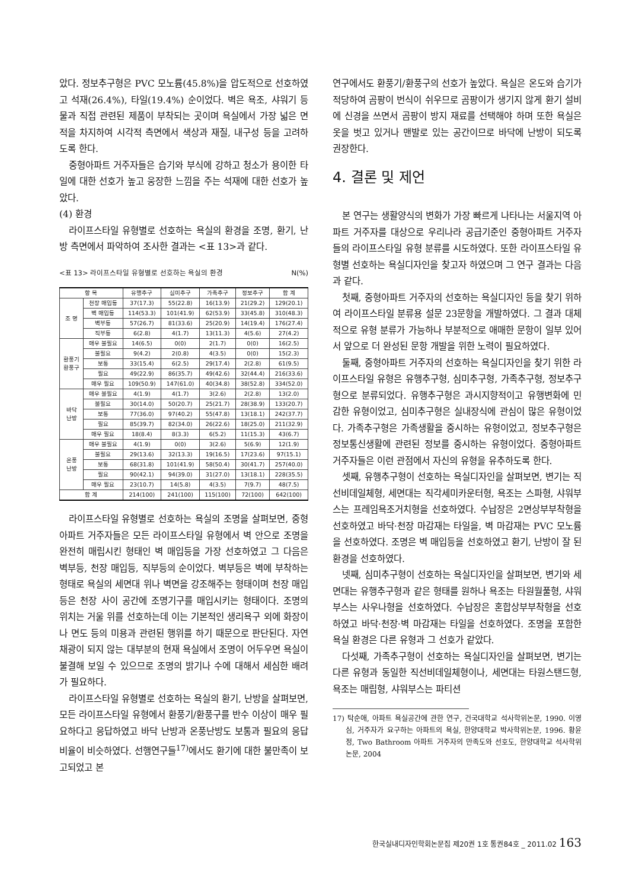았다. 정보추구형은 PVC 모노륨(45.8%)을 압도적으로 선호하였고 석재(26.4%), 타일(19.4%) 순이었다. 벽은 욕조, 샤워기 등 물과 직접 관련된 제품이 부착되는 곳이며 욕실에서 가장 넓은 면적을 차지하여 시각적 측면에서 색상과 재질, 내구성 등을 고려하도록 한다.
중형아파트 거주자들은 습기와 부식에 강하고 청소가 용이한 타일에 대한 선호가 높고 웅장한 느낌을 주는 석재에 대한 선호가 높았다.
(4) 환경
라이프스타일 유형별로 선호하는 욕실의 환경을 조명, 환기, 난방 측면에서 파악하여 조사한 결과는 <표 13>과 같다.
<표 13> 라이프스타일 유형별로 선호하는 욕실의 환경 N(%)
| 항 목 | | 유행추구 | 심미추구 | 가족추구 | 정보추구 | 합 계 |
| --- | --- | --- | --- | --- | --- | --- |
| 조 명 | 천장 매입등 | 37(17.3) | 55(22.8) | 16(13.9) | 21(29.2) | 129(20.1) |
| | 벽 매입등 | 114(53.3) | 101(41.9) | 62(53.9) | 33(45.8) | 310(48.3) |
| | 벽부등 | 57(26.7) | 81(33.6) | 25(20.9) | 14(19.4) | 176(27.4) |
| | 직부등 | 6(2.8) | 4(1.7) | 13(11.3) | 4(5.6) | 27(4.2) |
| 환풍기 환풍구 | 매우 불필요 | 14(6.5) | 0(0) | 2(1.7) | 0(0) | 16(2.5) |
| | 불필요 | 9(4.2) | 2(0.8) | 4(3.5) | 0(0) | 15(2.3) |
| | 보통 | 33(15.4) | 6(2.5) | 29(17.4) | 2(2.8) | 61(9.5) |
| | 필요 | 49(22.9) | 86(35.7) | 49(42.6) | 32(44.4) | 216(33.6) |
| | 매우 필요 | 109(50.9) | 147(61.0) | 40(34.8) | 38(52.8) | 334(52.0) |
| 바닥 난방 | 매우 불필요 | 4(1.9) | 4(1.7) | 3(2.6) | 2(2.8) | 13(2.0) |
| | 불필요 | 30(14.0) | 50(20.7) | 25(21.7) | 28(38.9) | 133(20.7) |
| | 보통 | 77(36.0) | 97(40.2) | 55(47.8) | 13(18.1) | 242(37.7) |
| | 필요 | 85(39.7) | 82(34.0) | 26(22.6) | 18(25.0) | 211(32.9) |
| | 매우 필요 | 18(8.4) | 8(3.3) | 6(5.2) | 11(15.3) | 43(6.7) |
| 온풍 난방 | 매우 불필요 | 4(1.9) | 0(0) | 3(2.6) | 5(6.9) | 12(1.9) |
| | 불필요 | 29(13.6) | 32(13.3) | 19(16.5) | 17(23.6) | 97(15.1) |
| | 보통 | 68(31.8) | 101(41.9) | 58(50.4) | 30(41.7) | 257(40.0) |
| | 필요 | 90(42.1) | 94(39.0) | 31(27.0) | 13(18.1) | 228(35.5) |
| | 매우 필요 | 23(10.7) | 14(5.8) | 4(3.5) | 7(9.7) | 48(7.5) |
| 합 계 | | 214(100) | 241(100) | 115(100) | 72(100) | 642(100) |
라이프스타일 유형별로 선호하는 욕실의 조명을 살펴보면, 중형아파트 거주자들은 모든 라이프스타일 유형에서 벽 안으로 조명을 완전히 매립시킨 형태인 벽 매입등을 가장 선호하였고 그 다음은 벽부등, 천장 매입등, 직부등의 순이었다. 벽부등은 벽에 부착하는 형태로 욕실의 세면대 위나 벽면을 강조해주는 형태이며 천장 매입등은 천장 사이 공간에 조명기구를 매입시키는 형태이다. 조명의 위치는 거울 위를 선호하는데 이는 기본적인 생리욕구 외에 화장이나 면도 등의 미용과 관련된 행위를 하기 때문으로 판단된다. 자연채광이 되지 않는 대부분의 현재 욕실에서 조명이 어두우면 욕실이 불결해 보일 수 있으므로 조명의 밝기나 수에 대해서 세심한 배려가 필요하다.
라이프스타일 유형별로 선호하는 욕실의 환기, 난방을 살펴보면, 모든 라이프스타일 유형에서 환풍기/환풍구를 반수 이상이 매우 필요하다고 응답하였고 바닥 난방과 온풍난방도 보통과 필요의 응답 비율이 비슷하였다. 선행연구들<sup>17)</sup>에서도 환기에 대한 불만족이 보고되었고 본
연구에서도 환풍기/환풍구의 선호가 높았다. 욕실은 온도와 습기가 적당하여 곰팡이 번식이 쉬우므로 곰팡이가 생기지 않게 환기 설비에 신경을 쓰면서 곰팡이 방지 재료를 선택해야 하며 또한 욕실은 옷을 벗고 있거나 맨발로 있는 공간이므로 바닥에 난방이 되도록 권장한다.
4. 결론 및 제언
본 연구는 생활양식의 변화가 가장 빠르게 나타나는 서울지역 아파트 거주자를 대상으로 우리나라 공급기준인 중형아파트 거주자들의 라이프스타일 유형 분류를 시도하였다. 또한 라이프스타일 유형별 선호하는 욕실디자인을 찾고자 하였으며 그 연구 결과는 다음과 같다.
첫째, 중형아파트 거주자의 선호하는 욕실디자인 등을 찾기 위하여 라이프스타일 분류용 설문 23문항을 개발하였다. 그 결과 대체적으로 유형 분류가 가능하나 부분적으로 애매한 문항이 일부 있어서 앞으로 더 완성된 문항 개발을 위한 노력이 필요하였다.
둘째, 중형아파트 거주자의 선호하는 욕실디자인을 찾기 위한 라이프스타일 유형은 유행추구형, 심미추구형, 가족추구형, 정보추구형으로 분류되었다. 유행추구형은 과시지향적이고 유행변화에 민감한 유형이었고, 심미추구형은 실내장식에 관심이 많은 유형이었다. 가족추구형은 가족생활을 중시하는 유형이었고, 정보추구형은 정보통신생활에 관련된 정보를 중시하는 유형이었다. 중형아파트 거주자들은 이런 관점에서 자신의 유형을 유추하도록 한다.
셋째, 유행추구형이 선호하는 욕실디자인을 살펴보면, 변기는 직선비데일체형, 세면대는 직각세미카운터형, 욕조는 스파형, 샤워부스는 프레임욕조거치형을 선호하였다. 수납장은 2면상부부착형을 선호하였고 바닥·천장 마감재는 타일을, 벽 마감재는 PVC 모노륨을 선호하였다. 조명은 벽 매입등을 선호하였고 환기, 난방이 잘 된 환경을 선호하였다.
넷째, 심미추구형이 선호하는 욕실디자인을 살펴보면, 변기와 세면대는 유행추구형과 같은 형태를 원하나 욕조는 타원월풀형, 샤워부스는 사우나형을 선호하였다. 수납장은 혼합상부부착형을 선호하였고 바닥·천장·벽 마감재는 타일을 선호하였다. 조명을 포함한 욕실 환경은 다른 유형과 그 선호가 같았다.
다섯째, 가족추구형이 선호하는 욕실디자인을 살펴보면, 변기는 다른 유형과 동일한 직선비데일체형이나, 세면대는 타원스탠드형, 욕조는 매립형, 샤워부스는 파티션
17) 탁순애, 아파트 욕실공간에 관한 연구, 건국대학교 석사학위논문, 1990. 이영심, 거주자가 요구하는 아파트의 욕실, 한양대학교 박사학위논문, 1996. 황윤정, Two Bathroom 아파트 거주자의 만족도와 선호도, 한양대학교 석사학위논문, 2004
한국실내디자인학회논문집 제20권 1호 통권84호 _ 2011.02 163